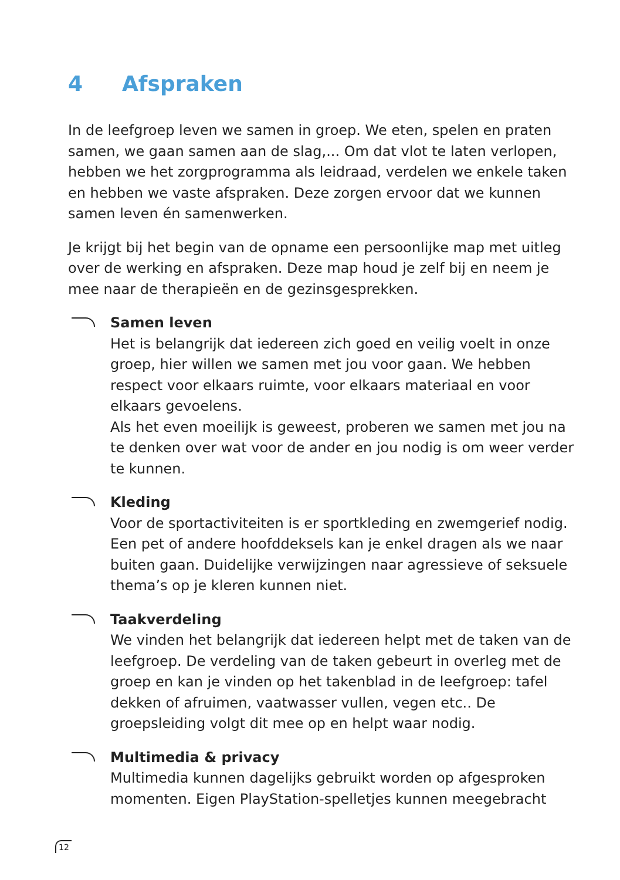4 Afspraken
In de leefgroep leven we samen in groep. We eten, spelen en praten samen, we gaan samen aan de slag,... Om dat vlot te laten verlopen, hebben we het zorgprogramma als leidraad, verdelen we enkele taken en hebben we vaste afspraken. Deze zorgen ervoor dat we kunnen samen leven én samenwerken.
Je krijgt bij het begin van de opname een persoonlijke map met uitleg over de werking en afspraken. Deze map houd je zelf bij en neem je mee naar de therapieën en de gezinsgesprekken.
Samen leven
Het is belangrijk dat iedereen zich goed en veilig voelt in onze groep, hier willen we samen met jou voor gaan. We hebben respect voor elkaars ruimte, voor elkaars materiaal en voor elkaars gevoelens.
Als het even moeilijk is geweest, proberen we samen met jou na te denken over wat voor de ander en jou nodig is om weer verder te kunnen.
Kleding
Voor de sportactiviteiten is er sportkleding en zwemgerief nodig. Een pet of andere hoofddeksels kan je enkel dragen als we naar buiten gaan. Duidelijke verwijzingen naar agressieve of seksuele thema’s op je kleren kunnen niet.
Taakverdeling
We vinden het belangrijk dat iedereen helpt met de taken van de leefgroep. De verdeling van de taken gebeurt in overleg met de groep en kan je vinden op het takenblad in de leefgroep: tafel dekken of afruimen, vaatwasser vullen, vegen etc.. De groepsleiding volgt dit mee op en helpt waar nodig.
Multimedia & privacy
Multimedia kunnen dagelijks gebruikt worden op afgesproken momenten. Eigen PlayStation-spelletjes kunnen meegebracht
12